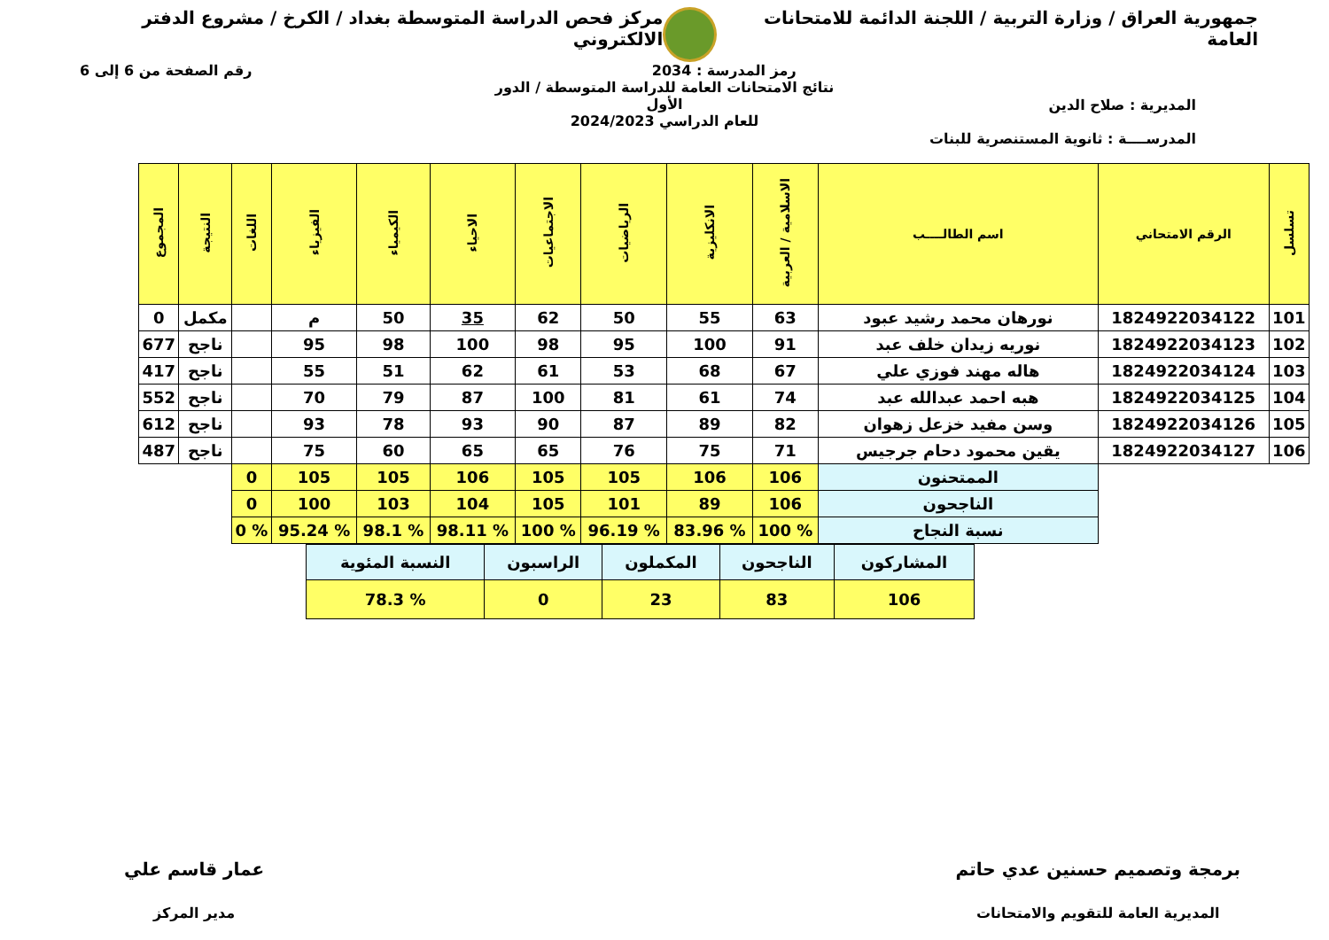جمهورية العراق / وزارة التربية / اللجنة الدائمة للامتحانات العامة
مركز فحص الدراسة المتوسطة بغداد / الكرخ / مشروع الدفتر الالكتروني
رمز المدرسة : 2034 رقم الصفحة من 6 إلى 6
المديرية : صلاح الدين
المدرســــة : ثانوية المستنصرية للبنات
نتائج الامتحانات العامة للدراسة المتوسطة / الدور الأول
للعام الدراسي 2024/2023
| تسلسل | الرقم الامتحاني | اسم الطالــــب | الاسلامية / العربية | الانكليزية | الرياضيات | الاجتماعيات | الاحياء | الكيمياء | الفيزياء | اللغات | النتيجة | المجموع |
| --- | --- | --- | --- | --- | --- | --- | --- | --- | --- | --- | --- | --- |
| 101 | 1824922034122 | نورهان محمد رشيد عبود | 63 | 55 | 50 | 62 | 35 | 50 | م | | مكمل | 0 |
| 102 | 1824922034123 | نوريه زيدان خلف عبد | 91 | 100 | 95 | 98 | 100 | 98 | 95 | | ناجح | 677 |
| 103 | 1824922034124 | هاله مهند فوزي علي | 67 | 68 | 53 | 61 | 62 | 51 | 55 | | ناجح | 417 |
| 104 | 1824922034125 | هبه احمد عبدالله عبد | 74 | 61 | 81 | 100 | 87 | 79 | 70 | | ناجح | 552 |
| 105 | 1824922034126 | وسن مفيد خزعل زهوان | 82 | 89 | 87 | 90 | 93 | 78 | 93 | | ناجح | 612 |
| 106 | 1824922034127 | يقين محمود دحام جرجيس | 71 | 75 | 76 | 65 | 65 | 60 | 75 | | ناجح | 487 |
| | | الممتحنون | 106 | 106 | 105 | 105 | 106 | 105 | 105 | 0 | | |
| | | الناجحون | 106 | 89 | 101 | 105 | 104 | 103 | 100 | 0 | | |
| | | نسبة النجاح | % 100 | % 83.96 | % 96.19 | % 100 | % 98.11 | % 98.1 | % 95.24 | % 0 | | |
| المشاركون | الناجحون | المكملون | الراسبون | النسبة المئوية |
| 106 | 83 | 23 | 0 | % 78.3 |
برمجة وتصميم حسنين عدي حاتم
المديرية العامة للتقويم والامتحانات
عمار قاسم علي
مدير المركز